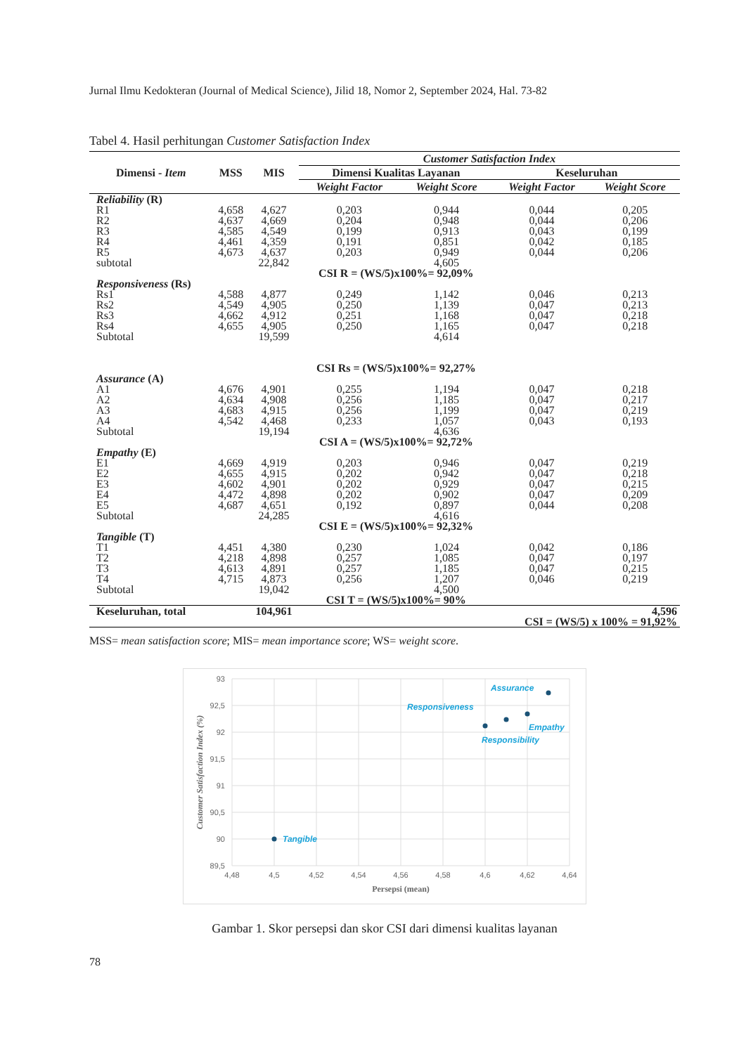Jurnal Ilmu Kedokteran (Journal of Medical Science), Jilid 18, Nomor 2, September 2024, Hal. 73-82
Tabel 4. Hasil perhitungan Customer Satisfaction Index
| Dimensi - Item | MSS | MIS | Customer Satisfaction Index | | | |
| --- | --- | --- | --- | --- | --- | --- |
| | | | Dimensi Kualitas Layanan | | Keseluruhan | |
| | | | Weight Factor | Weight Score | Weight Factor | Weight Score |
| Reliability (R) | | | | | | |
| R1 R2 R3 R4 R5 subtotal | 4,658 4,637 4,585 4,461 4,673 | 4,627 4,669 4,549 4,359 4,637 22,842 | 0,203 0,204 0,199 0,191 0,203 | 0,944 0,948 0,913 0,851 0,949 4,605 | 0,044 0,044 0,043 0,042 0,044 | 0,205 0,206 0,199 0,185 0,206 |
| | | | CSI R = (WS/5)x100%= 92,09% | | | |
| Responsiveness (Rs) | | | | | | |
| Rs1 Rs2 Rs3 Rs4 Subtotal | 4,588 4,549 4,662 4,655 | 4,877 4,905 4,912 4,905 19,599 | 0,249 0,250 0,251 0,250 | 1,142 1,139 1,168 1,165 4,614 | 0,046 0,047 0,047 0,047 | 0,213 0,213 0,218 0,218 |
| | | | CSI Rs = (WS/5)x100%= 92,27% | | | |
| Assurance (A) | | | | | | |
| A1 A2 A3 A4 Subtotal | 4,676 4,634 4,683 4,542 | 4,901 4,908 4,915 4,468 19,194 | 0,255 0,256 0,256 0,233 | 1,194 1,185 1,199 1,057 4,636 | 0,047 0,047 0,047 0,043 | 0,218 0,217 0,219 0,193 |
| | | | CSI A = (WS/5)x100%= 92,72% | | | |
| Empathy (E) | | | | | | |
| E1 E2 E3 E4 E5 Subtotal | 4,669 4,655 4,602 4,472 4,687 | 4,919 4,915 4,901 4,898 4,651 24,285 | 0,203 0,202 0,202 0,202 0,192 | 0,946 0,942 0,929 0,902 0,897 4,616 | 0,047 0,047 0,047 0,047 0,044 | 0,219 0,218 0,215 0,209 0,208 |
| | | | CSI E = (WS/5)x100%= 92,32% | | | |
| Tangible (T) | | | | | | |
| T1 T2 T3 T4 Subtotal | 4,451 4,218 4,613 4,715 | 4,380 4,898 4,891 4,873 19,042 | 0,230 0,257 0,257 0,256 | 1,024 1,085 1,185 1,207 4,500 | 0,042 0,047 0,047 0,046 | 0,186 0,197 0,215 0,219 |
| | | | CSI T = (WS/5)x100%= 90% | | | |
| Keseluruhan, total | | 104,961 | | | 4,596 CSI = (WS/5) x 100% = 91,92% | |
MSS= mean satisfaction score; MIS= mean importance score; WS= weight score.
93
92,5
92
91,5
91
90,5
90
89,5
4,48
4,5
4,52
4,54
4,56
4,58
4,6
4,62
4,64
Persepsi (mean)
Customer Satisfaction Index (%)
Assurance
Responsiveness
Empathy
Responsibility
Tangible
Gambar 1. Skor persepsi dan skor CSI dari dimensi kualitas layanan
78